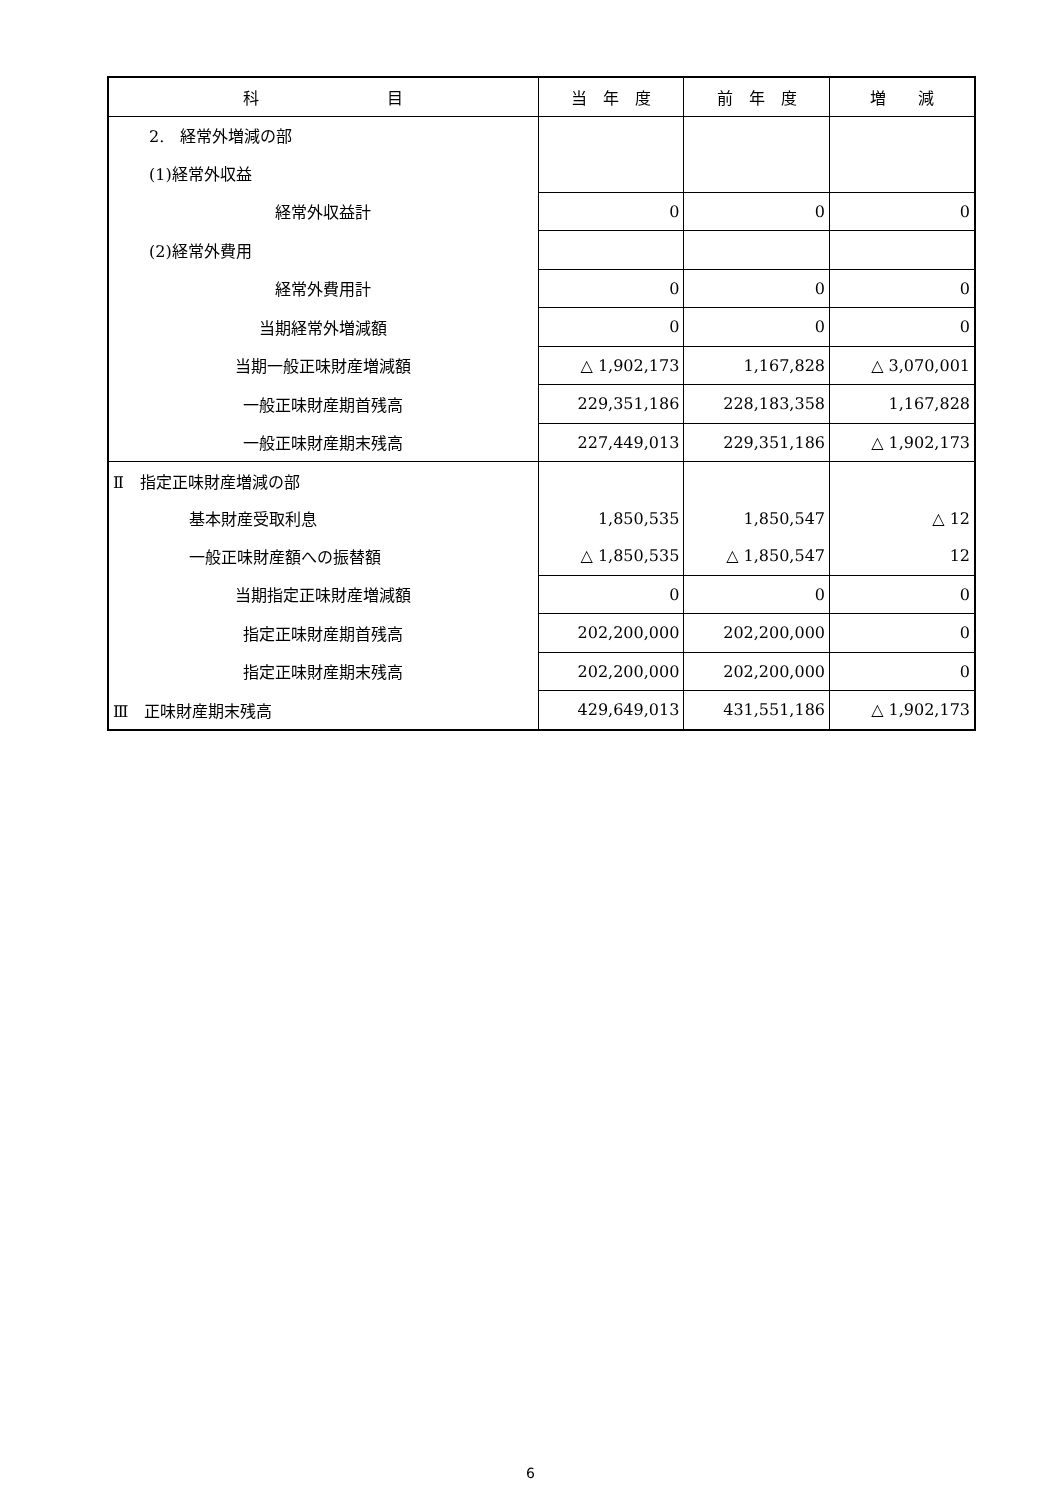| 科 目 | 当 年 度 | 前 年 度 | 増 減 |
| --- | --- | --- | --- |
| 2. 経常外増減の部 | | | |
| (1)経常外収益 | | | |
| 経常外収益計 | 0 | 0 | 0 |
| (2)経常外費用 | | | |
| 経常外費用計 | 0 | 0 | 0 |
| 当期経常外増減額 | 0 | 0 | 0 |
| 当期一般正味財産増減額 | △ 1,902,173 | 1,167,828 | △ 3,070,001 |
| 一般正味財産期首残高 | 229,351,186 | 228,183,358 | 1,167,828 |
| 一般正味財産期末残高 | 227,449,013 | 229,351,186 | △ 1,902,173 |
| Ⅱ 指定正味財産増減の部 | | | |
| 基本財産受取利息 | 1,850,535 | 1,850,547 | △ 12 |
| 一般正味財産額への振替額 | △ 1,850,535 | △ 1,850,547 | 12 |
| 当期指定正味財産増減額 | 0 | 0 | 0 |
| 指定正味財産期首残高 | 202,200,000 | 202,200,000 | 0 |
| 指定正味財産期末残高 | 202,200,000 | 202,200,000 | 0 |
| Ⅲ 正味財産期末残高 | 429,649,013 | 431,551,186 | △ 1,902,173 |
6